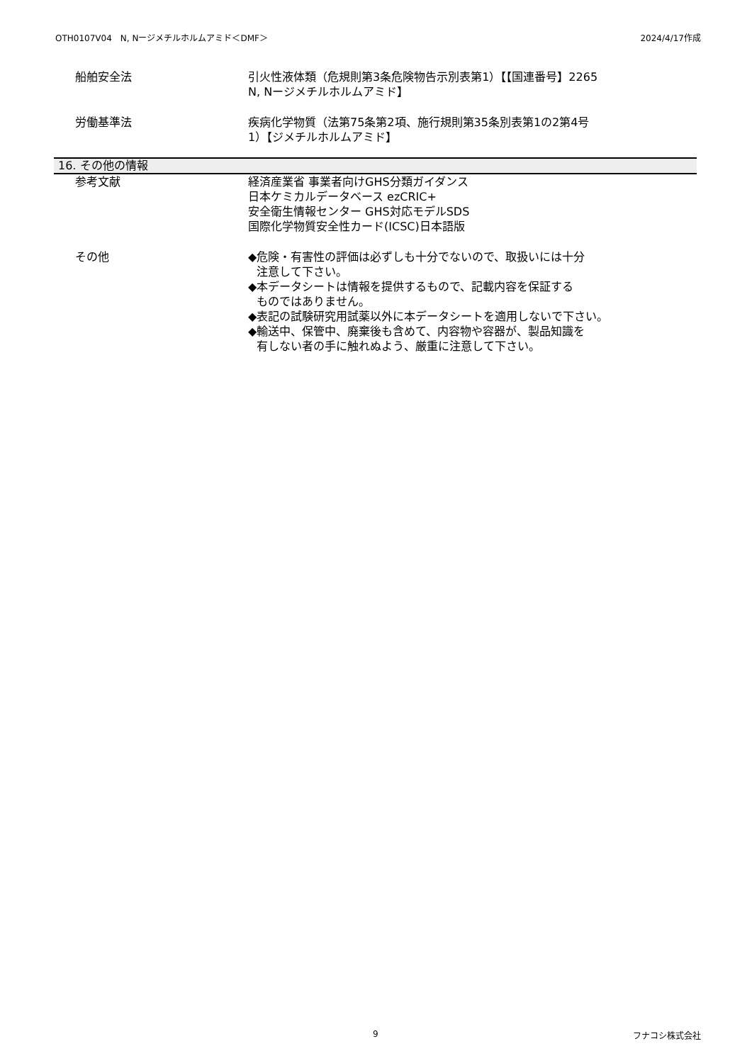OTH0107V04　N, Nージメチルホルムアミド＜DMF＞ 2024/4/17作成
船舶安全法 引火性液体類（危規則第3条危険物告示別表第1）【【国連番号】2265
N, Nージメチルホルムアミド】
労働基準法 疾病化学物質（法第75条第2項、施行規則第35条別表第1の2第4号
1）【ジメチルホルムアミド】
16. その他の情報
参考文献 経済産業省 事業者向けGHS分類ガイダンス
日本ケミカルデータベース ezCRIC+
安全衛生情報センター GHS対応モデルSDS
国際化学物質安全性カード(ICSC)日本語版
その他 ◆危険・有害性の評価は必ずしも十分でないので、取扱いには十分
注意して下さい。
◆本データシートは情報を提供するもので、記載内容を保証する
ものではありません。
◆表記の試験研究用試薬以外に本データシートを適用しないで下さい。
◆輸送中、保管中、廃棄後も含めて、内容物や容器が、製品知識を
有しない者の手に触れぬよう、厳重に注意して下さい。
9 フナコシ株式会社